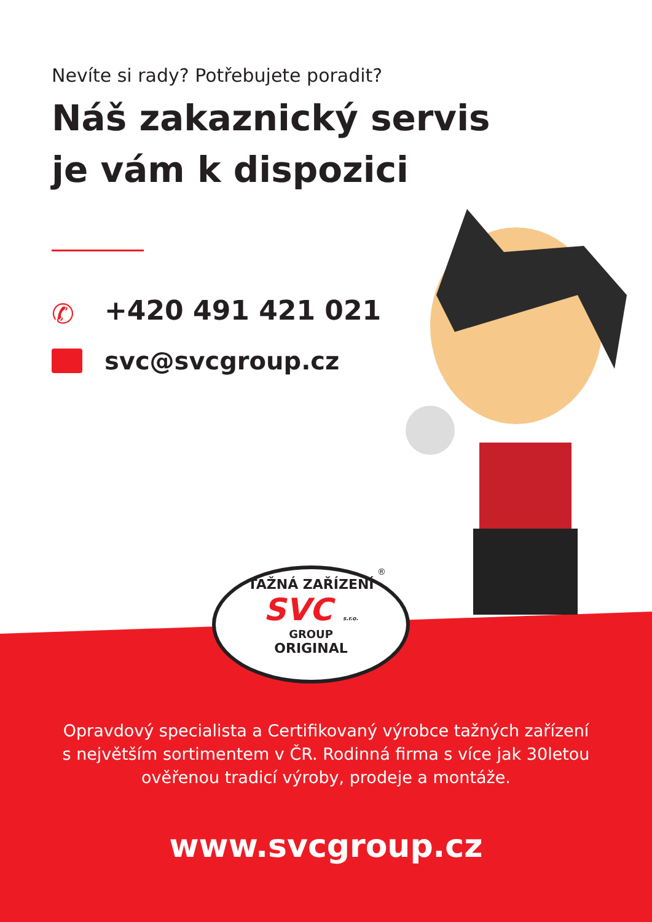Nevíte si rady? Potřebujete poradit?
Náš zakaznický servis
je vám k dispozici
✆ +420 491 421 021
svc@svcgroup.cz
TAŽNÁ ZAŘÍZENÍ
SVC s.r.o.
GROUP
ORIGINAL
®
Opravdový specialista a Certifikovaný výrobce tažných zařízení
s největším sortimentem v ČR. Rodinná firma s více jak 30letou
ověřenou tradicí výroby, prodeje a montáže.
www.svcgroup.cz